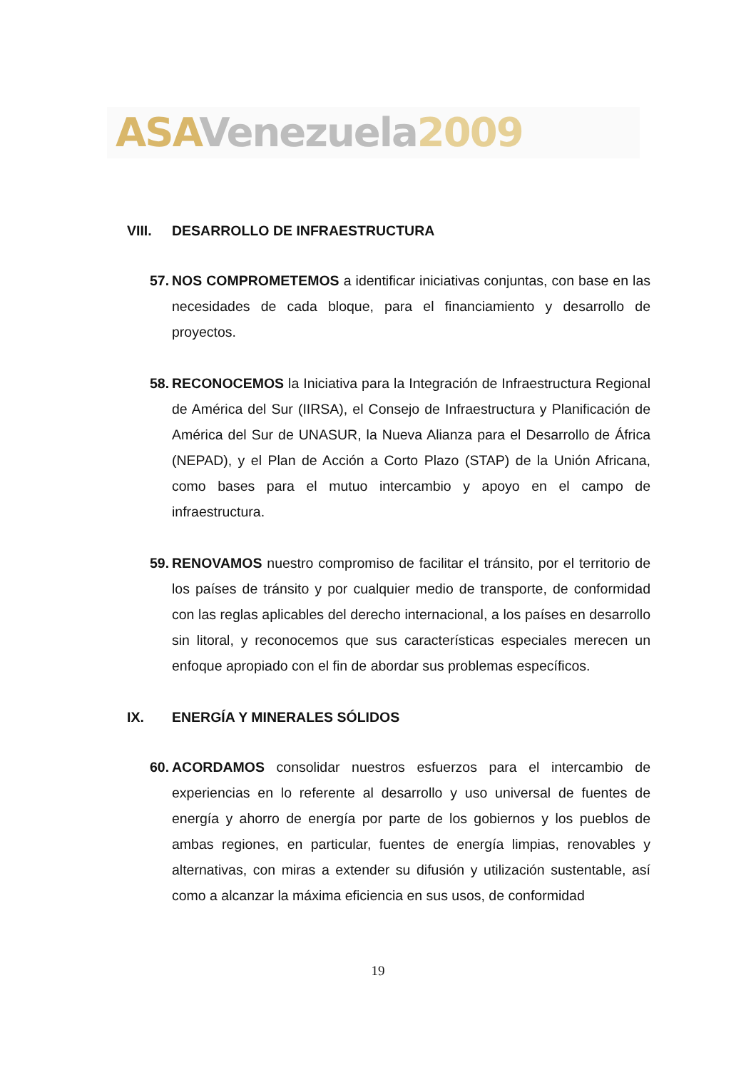ASA Venezuela 2009
VIII. DESARROLLO DE INFRAESTRUCTURA
57.
NOS COMPROMETEMOS a identificar iniciativas conjuntas, con base en las necesidades de cada bloque, para el financiamiento y desarrollo de proyectos.
58.
RECONOCEMOS la Iniciativa para la Integración de Infraestructura Regional de América del Sur (IIRSA), el Consejo de Infraestructura y Planificación de América del Sur de UNASUR, la Nueva Alianza para el Desarrollo de África (NEPAD), y el Plan de Acción a Corto Plazo (STAP) de la Unión Africana, como bases para el mutuo intercambio y apoyo en el campo de infraestructura.
59.
RENOVAMOS nuestro compromiso de facilitar el tránsito, por el territorio de los países de tránsito y por cualquier medio de transporte, de conformidad con las reglas aplicables del derecho internacional, a los países en desarrollo sin litoral, y reconocemos que sus características especiales merecen un enfoque apropiado con el fin de abordar sus problemas específicos.
IX. ENERGÍA Y MINERALES SÓLIDOS
60.
ACORDAMOS consolidar nuestros esfuerzos para el intercambio de experiencias en lo referente al desarrollo y uso universal de fuentes de energía y ahorro de energía por parte de los gobiernos y los pueblos de ambas regiones, en particular, fuentes de energía limpias, renovables y alternativas, con miras a extender su difusión y utilización sustentable, así como a alcanzar la máxima eficiencia en sus usos, de conformidad
19